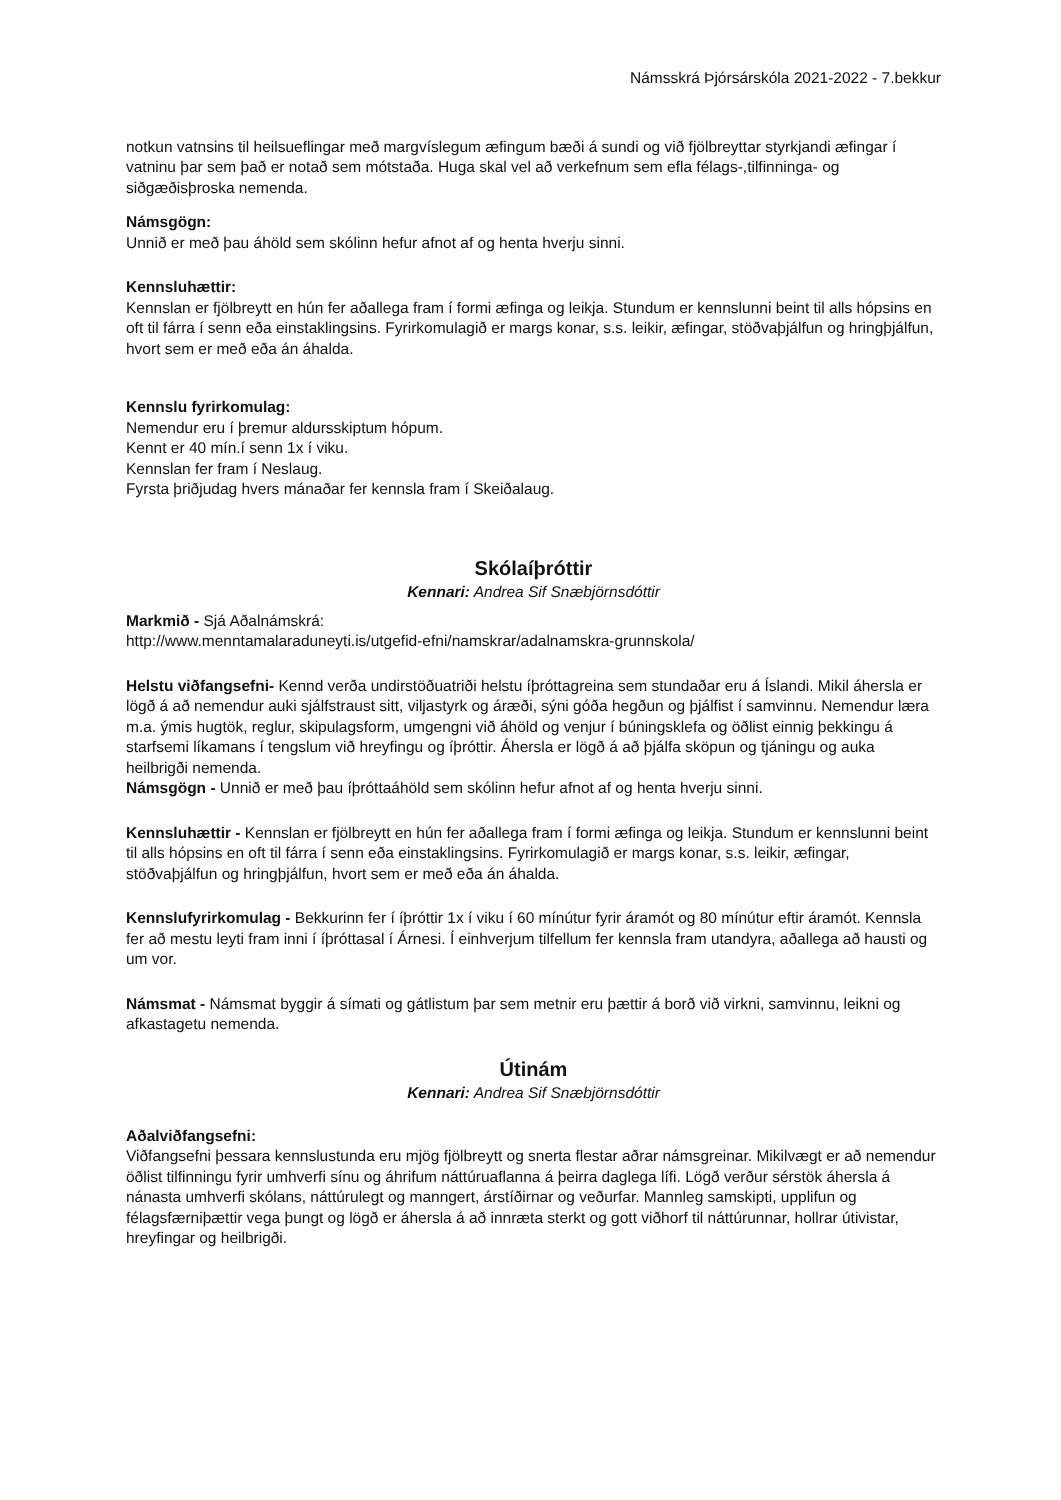Námsskrá Þjórsárskóla 2021-2022 - 7.bekkur
notkun vatnsins til heilsueflingar með margvíslegum æfingum bæði á sundi og við fjölbreyttar styrkjandi æfingar í vatninu þar sem það er notað sem mótstaða. Huga skal vel að verkefnum sem efla félags-,tilfinninga- og siðgæðisþroska nemenda.
Námsgögn:
Unnið er með þau áhöld sem skólinn hefur afnot af og henta hverju sinni.
Kennsluhættir:
Kennslan er fjölbreytt en hún fer aðallega fram í formi æfinga og leikja. Stundum er kennslunni beint til alls hópsins en oft til fárra í senn eða einstaklingsins. Fyrirkomulagið er margs konar, s.s. leikir, æfingar, stöðvaþjálfun og hringþjálfun, hvort sem er með eða án áhalda.
Kennslu fyrirkomulag:
Nemendur eru í þremur aldursskiptum hópum.
Kennt er 40 mín.í senn 1x í viku.
Kennslan fer fram í Neslaug.
Fyrsta þriðjudag hvers mánaðar fer kennsla fram í Skeiðalaug.
Skólaíþróttir
Kennari: Andrea Sif Snæbjörnsdóttir
Markmið - Sjá Aðalnámskrá:
http://www.menntamalaraduneyti.is/utgefid-efni/namskrar/adalnamskra-grunnskola/
Helstu viðfangsefni- Kennd verða undirstöðuatriði helstu íþróttagreina sem stundaðar eru á Íslandi. Mikil áhersla er lögð á að nemendur auki sjálfstraust sitt, viljastyrk og áræði, sýni góða hegðun og þjálfist í samvinnu. Nemendur læra m.a. ýmis hugtök, reglur, skipulagsform, umgengni við áhöld og venjur í búningsklefa og öðlist einnig þekkingu á starfsemi líkamans í tengslum við hreyfingu og íþróttir. Áhersla er lögð á að þjálfa sköpun og tjáningu og auka heilbrigði nemenda.
Námsgögn - Unnið er með þau íþróttaáhöld sem skólinn hefur afnot af og henta hverju sinni.
Kennsluhættir - Kennslan er fjölbreytt en hún fer aðallega fram í formi æfinga og leikja. Stundum er kennslunni beint til alls hópsins en oft til fárra í senn eða einstaklingsins. Fyrirkomulagið er margs konar, s.s. leikir, æfingar, stöðvaþjálfun og hringþjálfun, hvort sem er með eða án áhalda.
Kennslufyrirkomulag - Bekkurinn fer í íþróttir 1x í viku í 60 mínútur fyrir áramót og 80 mínútur eftir áramót. Kennsla fer að mestu leyti fram inni í íþróttasal í Árnesi. Í einhverjum tilfellum fer kennsla fram utandyra, aðallega að hausti og um vor.
Námsmat - Námsmat byggir á símati og gátlistum þar sem metnir eru þættir á borð við virkni, samvinnu, leikni og afkastagetu nemenda.
Útinám
Kennari: Andrea Sif Snæbjörnsdóttir
Aðalviðfangsefni:
Viðfangsefni þessara kennslustunda eru mjög fjölbreytt og snerta flestar aðrar námsgreinar. Mikilvægt er að nemendur öðlist tilfinningu fyrir umhverfi sínu og áhrifum náttúruaflanna á þeirra daglega lífi. Lögð verður sérstök áhersla á nánasta umhverfi skólans, náttúrulegt og manngert, árstíðirnar og veðurfar. Mannleg samskipti, upplifun og félagsfærniþættir vega þungt og lögð er áhersla á að innræta sterkt og gott viðhorf til náttúrunnar, hollrar útivistar, hreyfingar og heilbrigði.